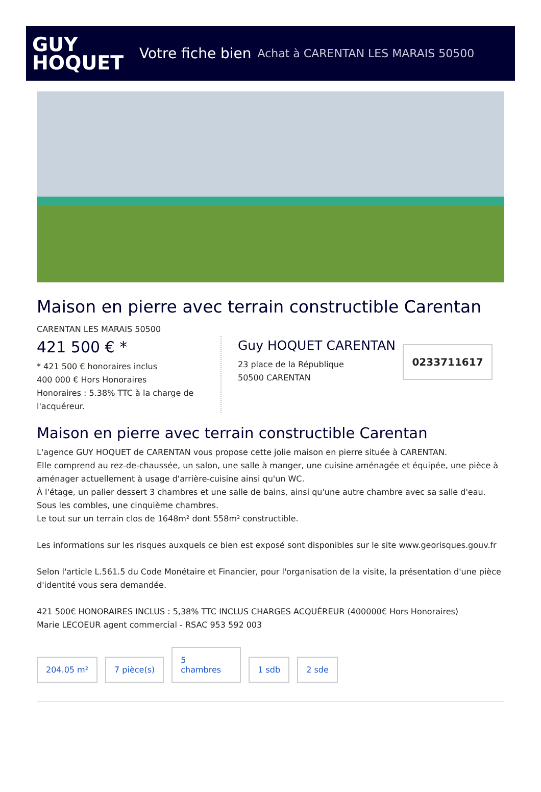GUY
HOQUET
Votre fiche bien Achat à CARENTAN LES MARAIS 50500
Maison en pierre avec terrain constructible Carentan
CARENTAN LES MARAIS 50500
421 500 € *
* 421 500 € honoraires inclus
400 000 € Hors Honoraires
Honoraires : 5.38% TTC à la charge de l'acquéreur.
Guy HOQUET CARENTAN
23 place de la République
50500 CARENTAN
0233711617
Maison en pierre avec terrain constructible Carentan
L'agence GUY HOQUET de CARENTAN vous propose cette jolie maison en pierre située à CARENTAN.
Elle comprend au rez-de-chaussée, un salon, une salle à manger, une cuisine aménagée et équipée, une pièce à aménager actuellement à usage d'arrière-cuisine ainsi qu'un WC.
À l'étage, un palier dessert 3 chambres et une salle de bains, ainsi qu'une autre chambre avec sa salle d'eau.
Sous les combles, une cinquième chambres.
Le tout sur un terrain clos de 1648m² dont 558m² constructible.
Les informations sur les risques auxquels ce bien est exposé sont disponibles sur le site www.georisques.gouv.fr
Selon l'article L.561.5 du Code Monétaire et Financier, pour l'organisation de la visite, la présentation d'une pièce d'identité vous sera demandée.
421 500€ HONORAIRES INCLUS : 5,38% TTC INCLUS CHARGES ACQUÉREUR (400000€ Hors Honoraires)
Marie LECOEUR agent commercial - RSAC 953 592 003
204.05 m²
7 pièce(s)
5
chambres
1 sdb
2 sde